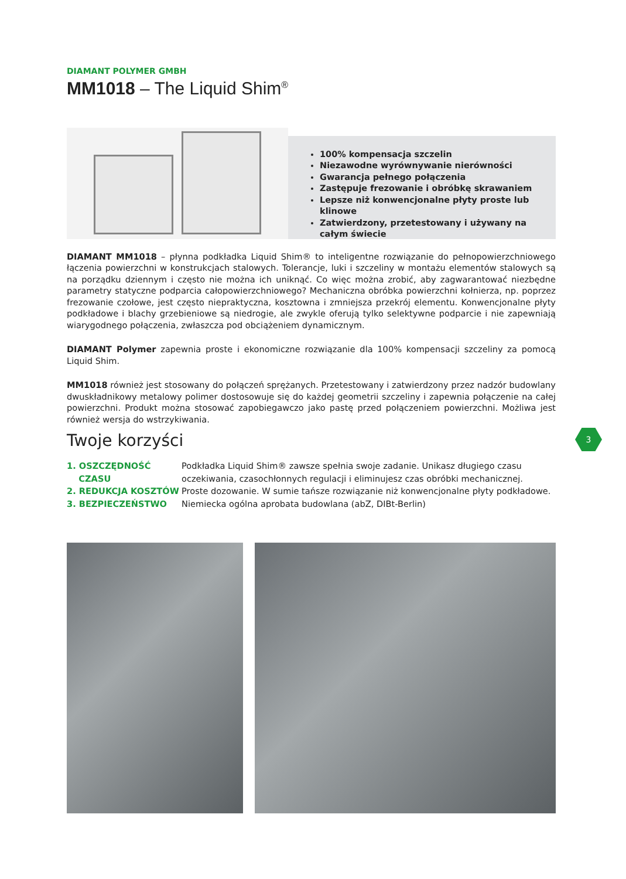DIAMANT POLYMER GMBH
MM1018 – The Liquid Shim<sup>®</sup>
100% kompensacja szczelin
Niezawodne wyrównywanie nierówności
Gwarancja pełnego połączenia
Zastępuje frezowanie i obróbkę skrawaniem
Lepsze niż konwencjonalne płyty proste lub klinowe
Zatwierdzony, przetestowany i używany na całym świecie
DIAMANT MM1018 – płynna podkładka Liquid Shim® to inteligentne rozwiązanie do pełnopowierzchniowego łączenia powierzchni w konstrukcjach stalowych. Tolerancje, luki i szczeliny w montażu elementów stalowych są na porządku dziennym i często nie można ich uniknąć. Co więc można zrobić, aby zagwarantować niezbędne parametry statyczne podparcia całopowierzchniowego? Mechaniczna obróbka powierzchni kołnierza, np. poprzez frezowanie czołowe, jest często niepraktyczna, kosztowna i zmniejsza przekrój elementu. Konwencjonalne płyty podkładowe i blachy grzebieniowe są niedrogie, ale zwykle oferują tylko selektywne podparcie i nie zapewniają wiarygodnego połączenia, zwłaszcza pod obciążeniem dynamicznym.
DIAMANT Polymer zapewnia proste i ekonomiczne rozwiązanie dla 100% kompensacji szczeliny za pomocą Liquid Shim.
MM1018 również jest stosowany do połączeń sprężanych. Przetestowany i zatwierdzony przez nadzór budowlany dwuskładnikowy metalowy polimer dostosowuje się do każdej geometrii szczeliny i zapewnia połączenie na całej powierzchni. Produkt można stosować zapobiegawczo jako pastę przed połączeniem powierzchni. Możliwa jest również wersja do wstrzykiwania.
Twoje korzyści
1. OSZCZĘDNOŚĆ
CZASU
Podkładka Liquid Shim® zawsze spełnia swoje zadanie. Unikasz długiego czasu oczekiwania, czasochłonnych regulacji i eliminujesz czas obróbki mechanicznej.
2. REDUKCJA KOSZTÓW
Proste dozowanie. W sumie tańsze rozwiązanie niż konwencjonalne płyty podkładowe.
3. BEZPIECZEŃSTWO
Niemiecka ogólna aprobata budowlana (abZ, DIBt-Berlin)
3